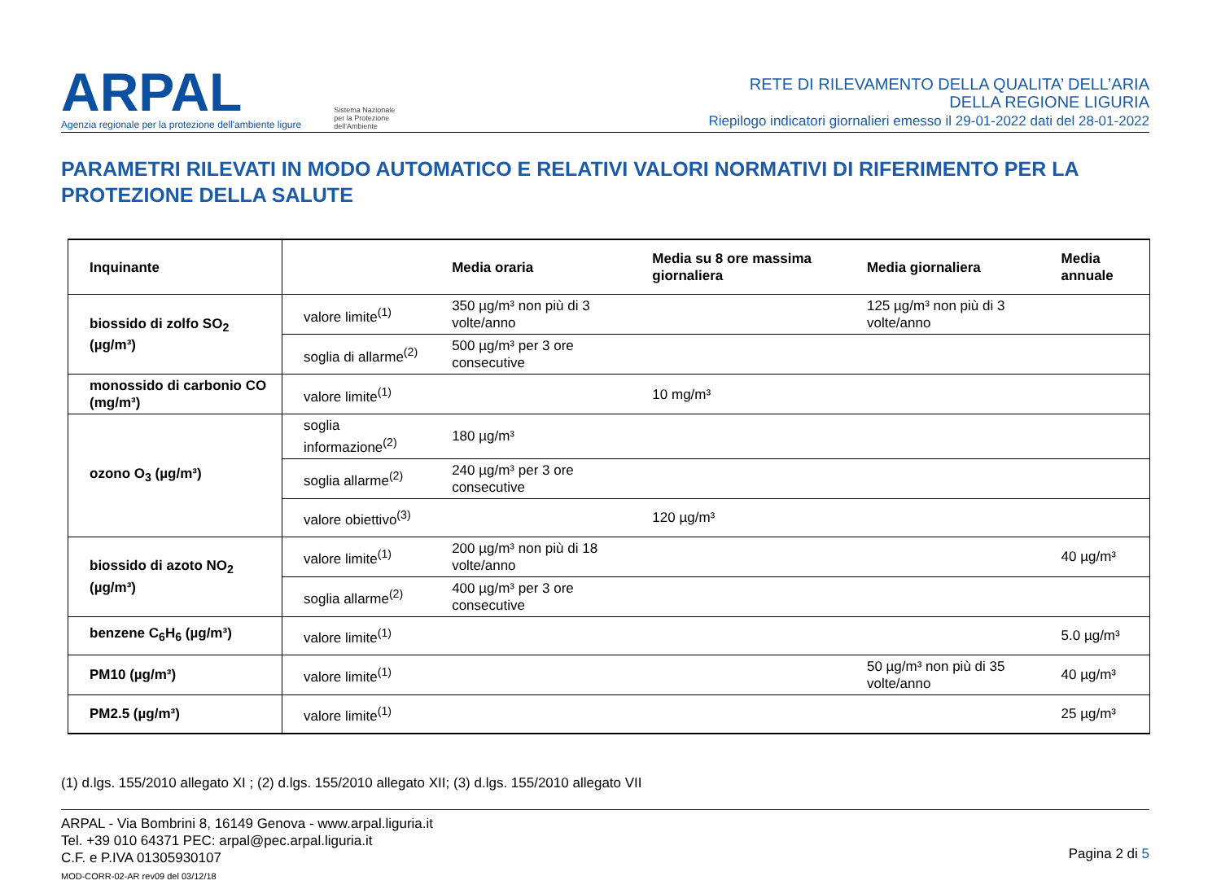ARPAL
Agenzia regionale per la protezione dell'ambiente ligure
Sistema Nazionale
per la Protezione
dell'Ambiente
RETE DI RILEVAMENTO DELLA QUALITA’ DELL’ARIA
DELLA REGIONE LIGURIA
Riepilogo indicatori giornalieri emesso il 29-01-2022 dati del 28-01-2022
PARAMETRI RILEVATI IN MODO AUTOMATICO E RELATIVI VALORI NORMATIVI DI RIFERIMENTO PER LA PROTEZIONE DELLA SALUTE
| Inquinante | | Media oraria | Media su 8 ore massima giornaliera | Media giornaliera | Media annuale |
| --- | --- | --- | --- | --- | --- |
| biossido di zolfo SO<sub>2</sub> (µg/m³) | valore limite<sup>(1)</sup> | 350 µg/m³ non più di 3 volte/anno | | 125 µg/m³ non più di 3 volte/anno | |
| | soglia di allarme<sup>(2)</sup> | 500 µg/m³ per 3 ore consecutive | | | |
| monossido di carbonio CO (mg/m³) | valore limite<sup>(1)</sup> | | 10 mg/m³ | | |
| ozono O<sub>3</sub> (µg/m³) | soglia informazione<sup>(2)</sup> | 180 µg/m³ | | | |
| | soglia allarme<sup>(2)</sup> | 240 µg/m³ per 3 ore consecutive | | | |
| | valore obiettivo<sup>(3)</sup> | | 120 µg/m³ | | |
| biossido di azoto NO<sub>2</sub> (µg/m³) | valore limite<sup>(1)</sup> | 200 µg/m³ non più di 18 volte/anno | | | 40 µg/m³ |
| | soglia allarme<sup>(2)</sup> | 400 µg/m³ per 3 ore consecutive | | | |
| benzene C<sub>6</sub>H<sub>6</sub> (µg/m³) | valore limite<sup>(1)</sup> | | | | 5.0 µg/m³ |
| PM10 (µg/m³) | valore limite<sup>(1)</sup> | | | 50 µg/m³ non più di 35 volte/anno | 40 µg/m³ |
| PM2.5 (µg/m³) | valore limite<sup>(1)</sup> | | | | 25 µg/m³ |
(1) d.lgs. 155/2010 allegato XI ; (2) d.lgs. 155/2010 allegato XII; (3) d.lgs. 155/2010 allegato VII
ARPAL - Via Bombrini 8, 16149 Genova - www.arpal.liguria.it
Tel. +39 010 64371 PEC: arpal@pec.arpal.liguria.it
C.F. e P.IVA 01305930107
MOD-CORR-02-AR rev09 del 03/12/18
Pagina 2 di 5